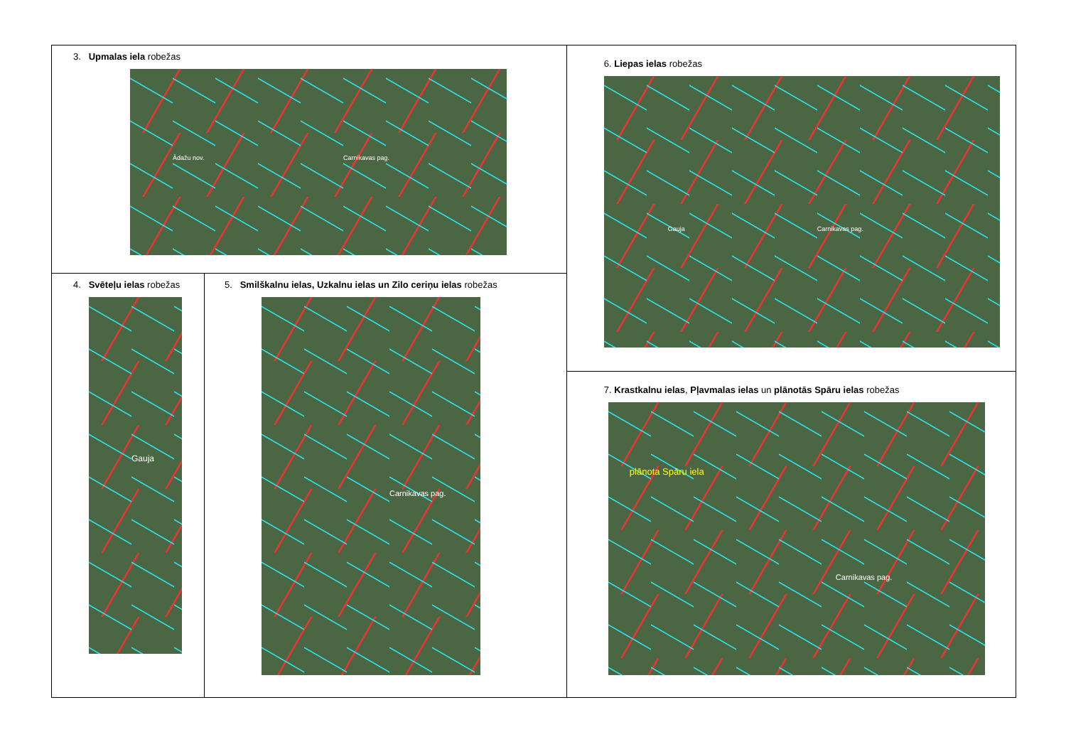| 3. Upmalas iela robežas Ādažu nov. Carnikavas pag. | | 6. Liepas ielas robežas Carnikavas pag. Gauja |
| 4. Svēteļu ielas robežas Gauja | 5. Smilškalnu ielas, Uzkalnu ielas un Zilo ceriņu ielas robežas Carnikavas pag. | |
| | | 7. Krastkalnu ielas , Pļavmalas ielas un plānotās Spāru ielas robežas plānota Spāru iela Carnikavas pag. |